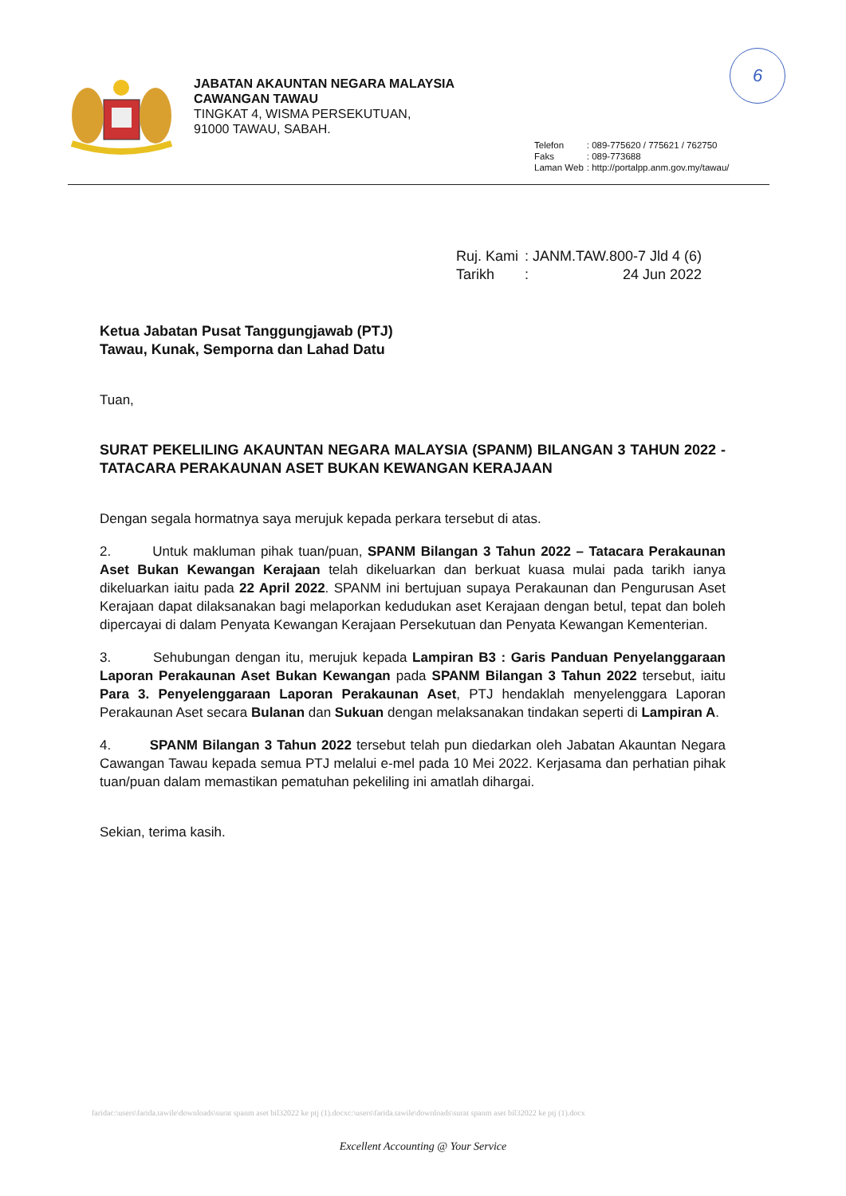6
JABATAN AKAUNTAN NEGARA MALAYSIA
CAWANGAN TAWAU
TINGKAT 4, WISMA PERSEKUTUAN,
91000 TAWAU, SABAH.
| Telefon | : 089-775620 / 775621 / 762750 |
| Faks | : 089-773688 |
| Laman Web | : http://portalpp.anm.gov.my/tawau/ |
| Ruj. Kami | : JANM.TAW.800-7 Jld 4 (6) |
| Tarikh | : 24 Jun 2022 |
Ketua Jabatan Pusat Tanggungjawab (PTJ)
Tawau, Kunak, Semporna dan Lahad Datu
Tuan,
SURAT PEKELILING AKAUNTAN NEGARA MALAYSIA (SPANM) BILANGAN 3 TAHUN 2022 - TATACARA PERAKAUNAN ASET BUKAN KEWANGAN KERAJAAN
Dengan segala hormatnya saya merujuk kepada perkara tersebut di atas.
2. Untuk makluman pihak tuan/puan, SPANM Bilangan 3 Tahun 2022 – Tatacara Perakaunan Aset Bukan Kewangan Kerajaan telah dikeluarkan dan berkuat kuasa mulai pada tarikh ianya dikeluarkan iaitu pada 22 April 2022. SPANM ini bertujuan supaya Perakaunan dan Pengurusan Aset Kerajaan dapat dilaksanakan bagi melaporkan kedudukan aset Kerajaan dengan betul, tepat dan boleh dipercayai di dalam Penyata Kewangan Kerajaan Persekutuan dan Penyata Kewangan Kementerian.
3. Sehubungan dengan itu, merujuk kepada Lampiran B3 : Garis Panduan Penyelanggaraan Laporan Perakaunan Aset Bukan Kewangan pada SPANM Bilangan 3 Tahun 2022 tersebut, iaitu Para 3. Penyelenggaraan Laporan Perakaunan Aset, PTJ hendaklah menyelenggara Laporan Perakaunan Aset secara Bulanan dan Sukuan dengan melaksanakan tindakan seperti di Lampiran A.
4. SPANM Bilangan 3 Tahun 2022 tersebut telah pun diedarkan oleh Jabatan Akauntan Negara Cawangan Tawau kepada semua PTJ melalui e-mel pada 10 Mei 2022. Kerjasama dan perhatian pihak tuan/puan dalam memastikan pematuhan pekeliling ini amatlah dihargai.
Sekian, terima kasih.
faridac:\users\farida.tawile\downloads\surat spanm aset bil32022 ke ptj (1).docxc:\users\farida.tawile\downloads\surat spanm aset bil32022 ke ptj (1).docx
Excellent Accounting @ Your Service